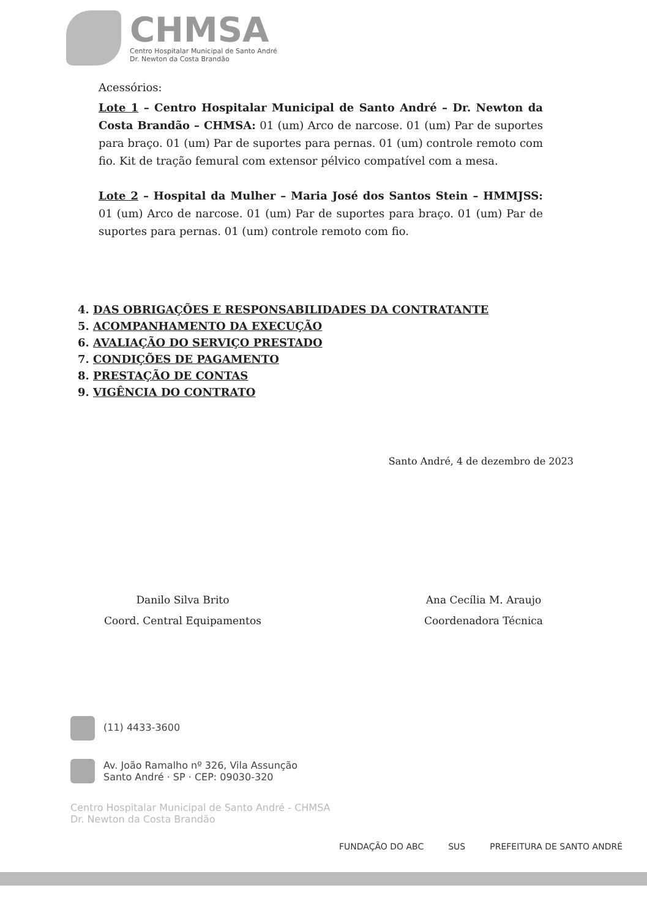CHMSA
Centro Hospitalar Municipal de Santo André
Dr. Newton da Costa Brandão
Acessórios:
Lote 1 – Centro Hospitalar Municipal de Santo André – Dr. Newton da Costa Brandão – CHMSA: 01 (um) Arco de narcose. 01 (um) Par de suportes para braço. 01 (um) Par de suportes para pernas. 01 (um) controle remoto com fio. Kit de tração femural com extensor pélvico compatível com a mesa.
Lote 2 – Hospital da Mulher – Maria José dos Santos Stein – HMMJSS: 01 (um) Arco de narcose. 01 (um) Par de suportes para braço. 01 (um) Par de suportes para pernas. 01 (um) controle remoto com fio.
4. DAS OBRIGAÇÕES E RESPONSABILIDADES DA CONTRATANTE
5. ACOMPANHAMENTO DA EXECUÇÃO
6. AVALIAÇÃO DO SERVIÇO PRESTADO
7. CONDIÇÕES DE PAGAMENTO
8. PRESTAÇÃO DE CONTAS
9. VIGÊNCIA DO CONTRATO
Santo André, 4 de dezembro de 2023
Danilo Silva Brito
Coord. Central Equipamentos
Ana Cecília M. Araujo
Coordenadora Técnica
(11) 4433-3600
Av. João Ramalho nº 326, Vila Assunção
Santo André · SP · CEP: 09030-320
Centro Hospitalar Municipal de Santo André - CHMSA
Dr. Newton da Costa Brandão
FUNDAÇÃO DO ABC SUS PREFEITURA DE SANTO ANDRÉ